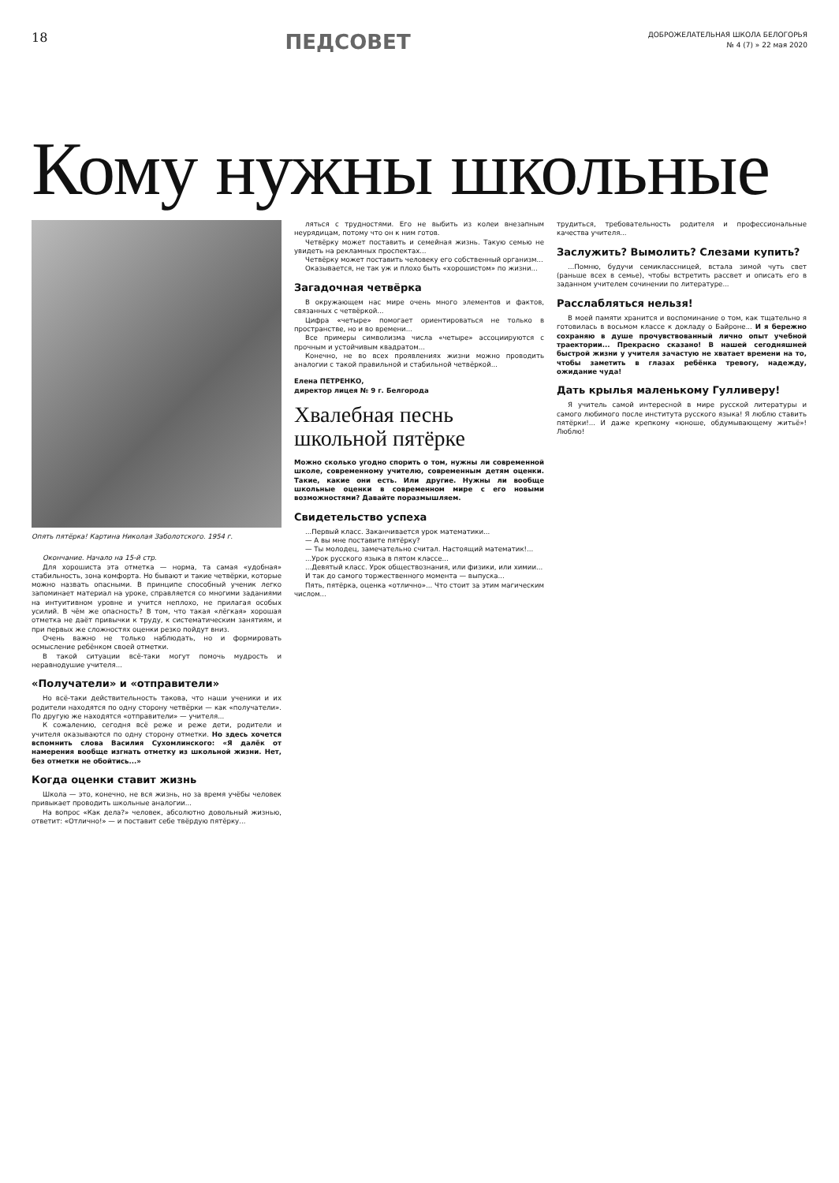18
ПЕДСОВЕТ
ДОБРОЖЕЛАТЕЛЬНАЯ ШКОЛА БЕЛОГОРЬЯ
№ 4 (7) » 22 мая 2020
Кому нужны школьные
Опять пятёрка! Картина Николая Заболотского. 1954 г.
Окончание. Начало на 15-й стр.
Для хорошиста эта отметка — норма, та самая «удобная» стабильность, зона комфорта. Но бывают и такие четвёрки, которые можно назвать опасными. В принципе способный ученик легко запоминает материал на уроке, справляется со многими заданиями на интуитивном уровне и учится неплохо, не прилагая особых усилий. В чём же опасность? В том, что такая «лёгкая» хорошая отметка не даёт привычки к труду, к систематическим занятиям, и при первых же сложностях оценки резко пойдут вниз.
Очень важно не только наблюдать, но и формировать осмысление ребёнком своей отметки.
В такой ситуации всё-таки могут помочь мудрость и неравнодушие учителя...
«Получатели» и «отправители»
Но всё-таки действительность такова, что наши ученики и их родители находятся по одну сторону четвёрки — как «получатели». По другую же находятся «отправители» — учителя...
К сожалению, сегодня всё реже и реже дети, родители и учителя оказываются по одну сторону отметки. Но здесь хочется вспомнить слова Василия Сухомлинского: «Я далёк от намерения вообще изгнать отметку из школьной жизни. Нет, без отметки не обойтись...»
Когда оценки ставит жизнь
Школа — это, конечно, не вся жизнь, но за время учёбы человек привыкает проводить школьные аналогии...
На вопрос «Как дела?» человек, абсолютно довольный жизнью, ответит: «Отлично!» — и поставит себе твёрдую пятёрку...
ляться с трудностями. Его не выбить из колеи внезапным неурядицам, потому что он к ним готов.
Четвёрку может поставить и семейная жизнь. Такую семью не увидеть на рекламных проспектах...
Четвёрку может поставить человеку его собственный организм...
Оказывается, не так уж и плохо быть «хорошистом» по жизни...
Загадочная четвёрка
В окружающем нас мире очень много элементов и фактов, связанных с четвёркой...
Цифра «четыре» помогает ориентироваться не только в пространстве, но и во времени...
Все примеры символизма числа «четыре» ассоциируются с прочным и устойчивым квадратом...
Конечно, не во всех проявлениях жизни можно проводить аналогии с такой правильной и стабильной четвёркой...
Елена ПЕТРЕНКО,
директор лицея № 9 г. Белгорода
Хвалебная песнь школьной пятёрке
Можно сколько угодно спорить о том, нужны ли современной школе, современному учителю, современным детям оценки. Такие, какие они есть. Или другие. Нужны ли вообще школьные оценки в современном мире с его новыми возможностями? Давайте поразмышляем.
Свидетельство успеха
...Первый класс. Заканчивается урок математики...
— А вы мне поставите пятёрку?
— Ты молодец, замечательно считал. Настоящий математик!...
...Урок русского языка в пятом классе...
...Девятый класс. Урок обществознания, или физики, или химии...
И так до самого торжественного момента — выпуска...
Пять, пятёрка, оценка «отлично»... Что стоит за этим магическим числом...
трудиться, требовательность родителя и профессиональные качества учителя...
Заслужить? Вымолить? Слезами купить?
...Помню, будучи семиклассницей, встала зимой чуть свет (раньше всех в семье), чтобы встретить рассвет и описать его в заданном учителем сочинении по литературе...
Расслабляться нельзя!
В моей памяти хранится и воспоминание о том, как тщательно я готовилась в восьмом классе к докладу о Байроне... И я бережно сохраняю в душе прочувствованный лично опыт учебной траектории... Прекрасно сказано! В нашей сегодняшней быстрой жизни у учителя зачастую не хватает времени на то, чтобы заметить в глазах ребёнка тревогу, надежду, ожидание чуда!
Дать крылья маленькому Гулливеру!
Я учитель самой интересной в мире русской литературы и самого любимого после института русского языка! Я люблю ставить пятёрки!... И даже крепкому «юноше, обдумывающему житьё»! Люблю!